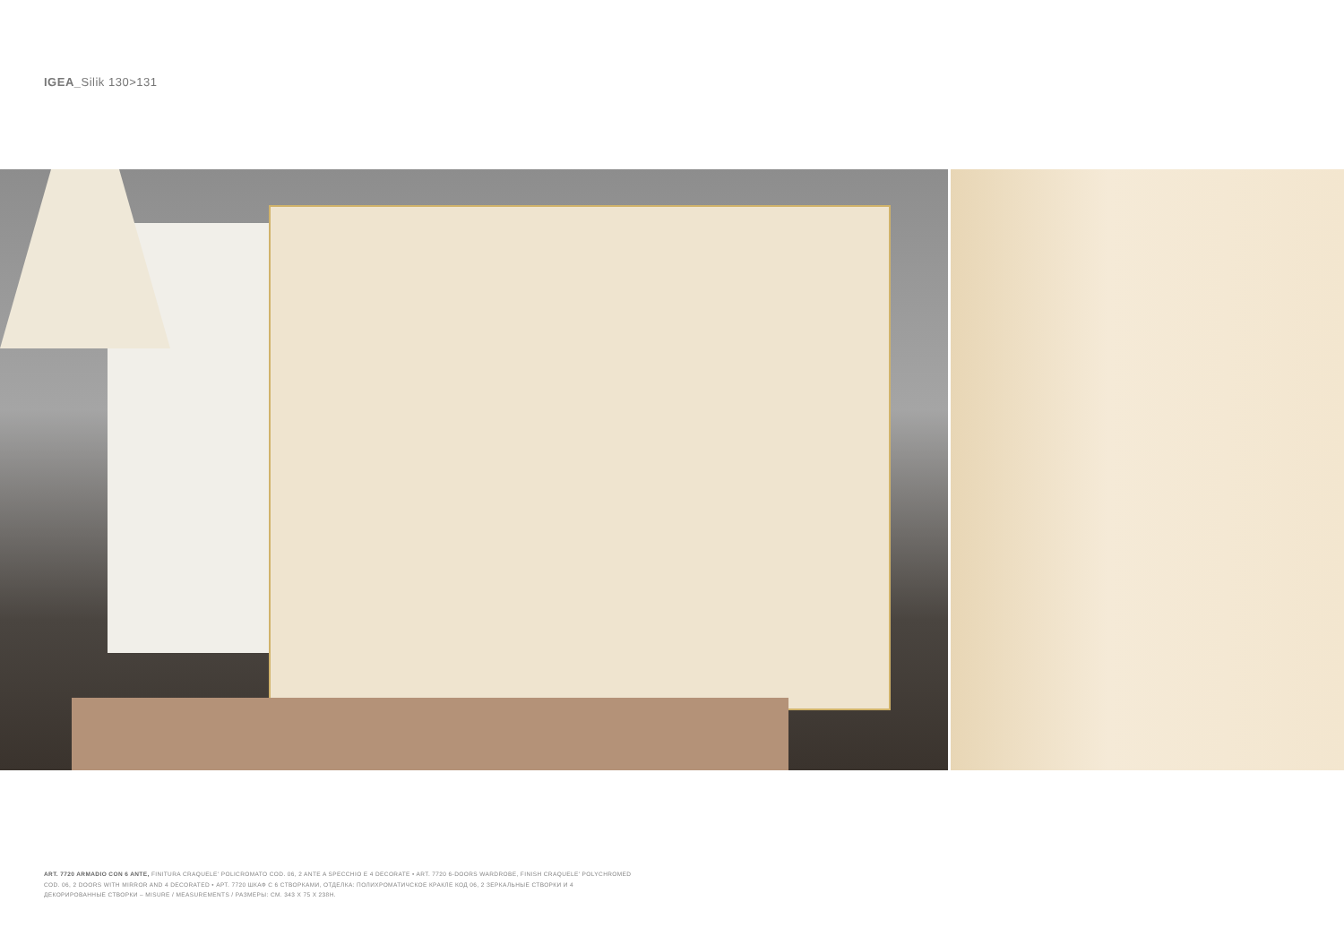IGEA_Silik 130>131
ART. 7720 ARMADIO CON 6 ANTE, FINITURA CRAQUELE' POLICROMATO COD. 06, 2 ANTE A SPECCHIO E 4 DECORATE • ART. 7720 6-DOORS WARDROBE, FINISH CRAQUELE' POLYCHROMED COD. 06, 2 DOORS WITH MIRROR AND 4 DECORATED • АРТ. 7720 ШКАФ С 6 СТВОРКАМИ, ОТДЕЛКА: ПОЛИХРОМАТИЧСКОЕ КРАКЛЕ КОД 06, 2 ЗЕРКАЛЬНЫЕ СТВОРКИ И 4 ДЕКОРИРОВАННЫЕ СТВОРКИ – MISURE / MEASUREMENTS / РАЗМЕРЫ: CM. 343 X 75 X 238H.